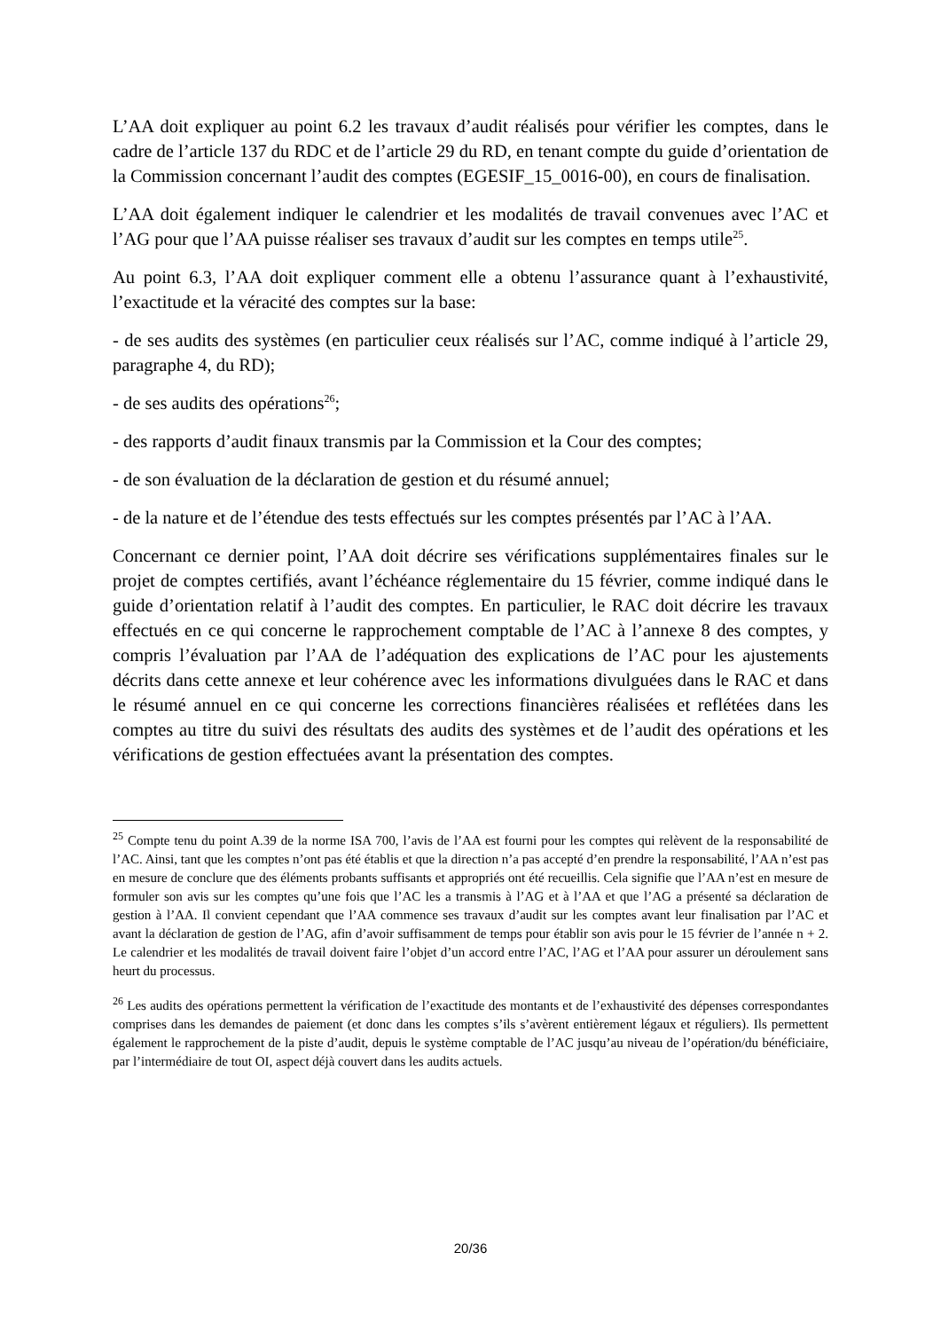L’AA doit expliquer au point 6.2 les travaux d’audit réalisés pour vérifier les comptes, dans le cadre de l’article 137 du RDC et de l’article 29 du RD, en tenant compte du guide d’orientation de la Commission concernant l’audit des comptes (EGESIF_15_0016-00), en cours de finalisation.
L’AA doit également indiquer le calendrier et les modalités de travail convenues avec l’AC et l’AG pour que l’AA puisse réaliser ses travaux d’audit sur les comptes en temps utile<sup>25</sup>.
Au point 6.3, l’AA doit expliquer comment elle a obtenu l’assurance quant à l’exhaustivité, l’exactitude et la véracité des comptes sur la base:
- de ses audits des systèmes (en particulier ceux réalisés sur l’AC, comme indiqué à l’article 29, paragraphe 4, du RD);
- de ses audits des opérations<sup>26</sup>;
- des rapports d’audit finaux transmis par la Commission et la Cour des comptes;
- de son évaluation de la déclaration de gestion et du résumé annuel;
- de la nature et de l’étendue des tests effectués sur les comptes présentés par l’AC à l’AA.
Concernant ce dernier point, l’AA doit décrire ses vérifications supplémentaires finales sur le projet de comptes certifiés, avant l’échéance réglementaire du 15 février, comme indiqué dans le guide d’orientation relatif à l’audit des comptes. En particulier, le RAC doit décrire les travaux effectués en ce qui concerne le rapprochement comptable de l’AC à l’annexe 8 des comptes, y compris l’évaluation par l’AA de l’adéquation des explications de l’AC pour les ajustements décrits dans cette annexe et leur cohérence avec les informations divulguées dans le RAC et dans le résumé annuel en ce qui concerne les corrections financières réalisées et reflétées dans les comptes au titre du suivi des résultats des audits des systèmes et de l’audit des opérations et les vérifications de gestion effectuées avant la présentation des comptes.
<sup>25</sup> Compte tenu du point A.39 de la norme ISA 700, l’avis de l’AA est fourni pour les comptes qui relèvent de la responsabilité de l’AC. Ainsi, tant que les comptes n’ont pas été établis et que la direction n’a pas accepté d’en prendre la responsabilité, l’AA n’est pas en mesure de conclure que des éléments probants suffisants et appropriés ont été recueillis. Cela signifie que l’AA n’est en mesure de formuler son avis sur les comptes qu’une fois que l’AC les a transmis à l’AG et à l’AA et que l’AG a présenté sa déclaration de gestion à l’AA. Il convient cependant que l’AA commence ses travaux d’audit sur les comptes avant leur finalisation par l’AC et avant la déclaration de gestion de l’AG, afin d’avoir suffisamment de temps pour établir son avis pour le 15 février de l’année n + 2. Le calendrier et les modalités de travail doivent faire l’objet d’un accord entre l’AC, l’AG et l’AA pour assurer un déroulement sans heurt du processus.
<sup>26</sup> Les audits des opérations permettent la vérification de l’exactitude des montants et de l’exhaustivité des dépenses correspondantes comprises dans les demandes de paiement (et donc dans les comptes s’ils s’avèrent entièrement légaux et réguliers). Ils permettent également le rapprochement de la piste d’audit, depuis le système comptable de l’AC jusqu’au niveau de l’opération/du bénéficiaire, par l’intermédiaire de tout OI, aspect déjà couvert dans les audits actuels.
20/36